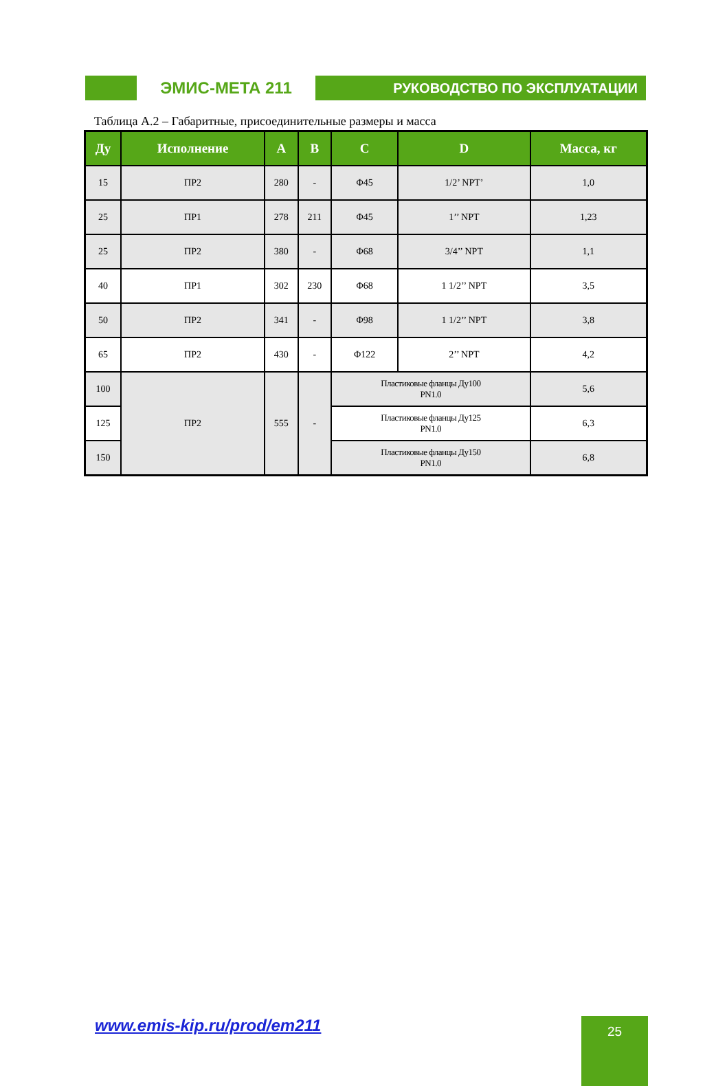ЭМИС-МЕТА 211
РУКОВОДСТВО ПО ЭКСПЛУАТАЦИИ
Таблица А.2 – Габаритные, присоединительные размеры и масса
| Ду | Исполнение | A | B | C | D | Масса, кг |
| --- | --- | --- | --- | --- | --- | --- |
| 15 | ПР2 | 280 | - | Φ45 | 1/2’ NPT’ | 1,0 |
| 25 | ПР1 | 278 | 211 | Φ45 | 1’’ NPT | 1,23 |
| 25 | ПР2 | 380 | - | Φ68 | 3/4’’ NPT | 1,1 |
| 40 | ПР1 | 302 | 230 | Φ68 | 1 1/2’’ NPT | 3,5 |
| 50 | ПР2 | 341 | - | Φ98 | 1 1/2’’ NPT | 3,8 |
| 65 | ПР2 | 430 | - | Φ122 | 2’’ NPT | 4,2 |
| 100 | ПР2 | 555 | - | Пластиковые фланцы Ду100 PN1.0 | | 5,6 |
| 125 | | | | Пластиковые фланцы Ду125 PN1.0 | | 6,3 |
| 150 | | | | Пластиковые фланцы Ду150 PN1.0 | | 6,8 |
www.emis-kip.ru/prod/em211 25